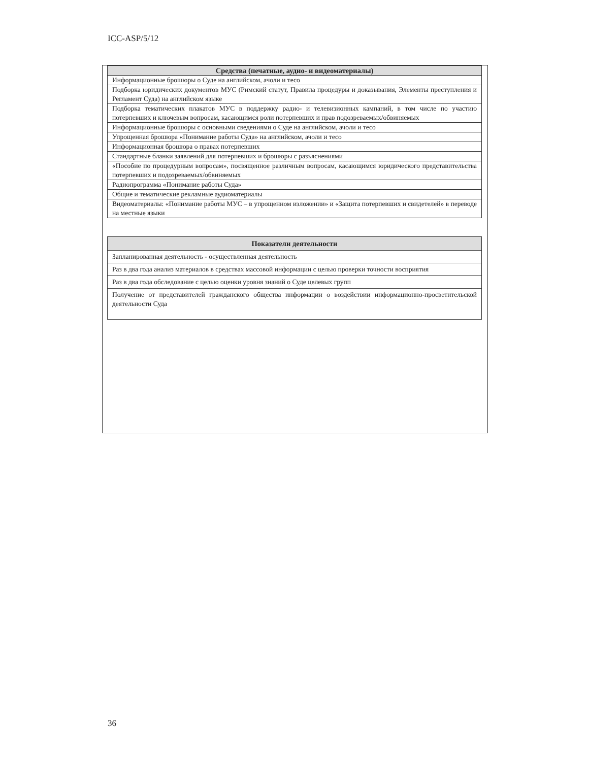ICC-ASP/5/12
| Средства (печатные, аудио- и видеоматериалы) |
| --- |
| Информационные брошюры о Суде на английском, ачоли и тесо |
| Подборка юридических документов МУС (Римский статут, Правила процедуры и доказывания, Элементы преступления и Регламент Суда) на английском языке |
| Подборка тематических плакатов МУС в поддержку радио- и телевизионных кампаний, в том числе по участию потерпевших и ключевым вопросам, касающимся роли потерпевших и прав подозреваемых/обвиняемых |
| Информационные брошюры с основными сведениями о Суде на английском, ачоли и тесо |
| Упрощенная брошюра «Понимание работы Суда» на английском, ачоли и тесо |
| Информационная брошюра о правах потерпевших |
| Стандартные бланки заявлений для потерпевших и брошюры с разъяснениями |
| «Пособие по процедурным вопросам», посвященное различным вопросам, касающимся юридического представительства потерпевших и подозреваемых/обвиняемых |
| Радиопрограмма «Понимание работы Суда» |
| Общие и тематические рекламные аудиоматериалы |
| Видеоматериалы: «Понимание работы МУС – в упрощенном изложении» и «Защита потерпевших и свидетелей» в переводе на местные языки |
| Показатели деятельности |
| --- |
| Запланированная деятельность - осуществленная деятельность |
| Раз в два года анализ материалов в средствах массовой информации с целью проверки точности восприятия |
| Раз в два года обследование с целью оценки уровня знаний о Суде целевых групп |
| Получение от представителей гражданского общества информации о воздействии информационно-просветительской деятельности Суда |
36